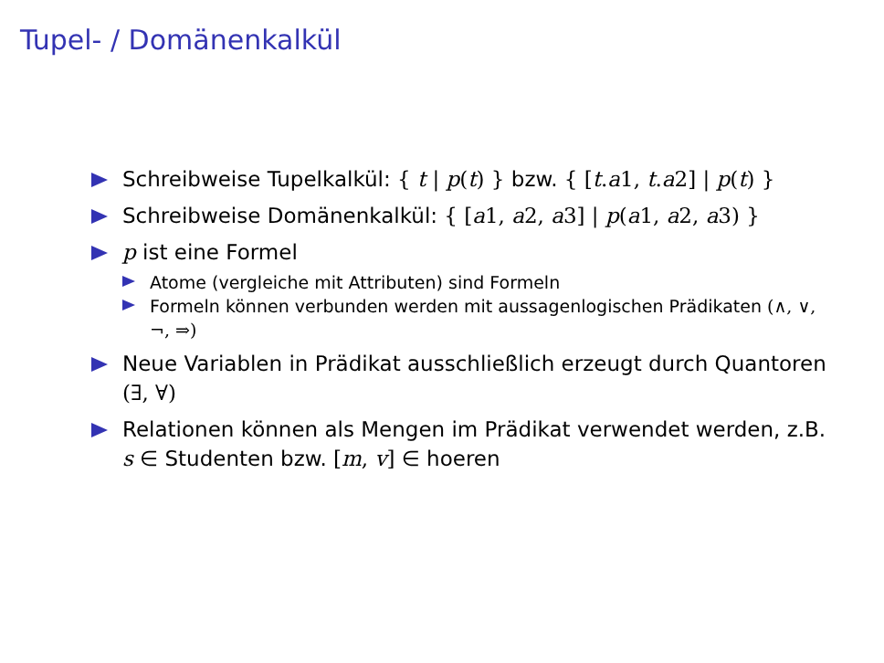Tupel- / Domänenkalkül
Schreibweise Tupelkalkül: { t | p(t) } bzw. { [t.a1, t.a2] | p(t) }
Schreibweise Domänenkalkül: { [a1, a2, a3] | p(a1, a2, a3) }
p ist eine Formel
Atome (vergleiche mit Attributen) sind Formeln
Formeln können verbunden werden mit aussagenlogischen Prädikaten (∧, ∨, ¬, ⇒)
Neue Variablen in Prädikat ausschließlich erzeugt durch Quantoren (∃, ∀)
Relationen können als Mengen im Prädikat verwendet werden, z.B. s ∈ Studenten bzw. [m, v] ∈ hoeren